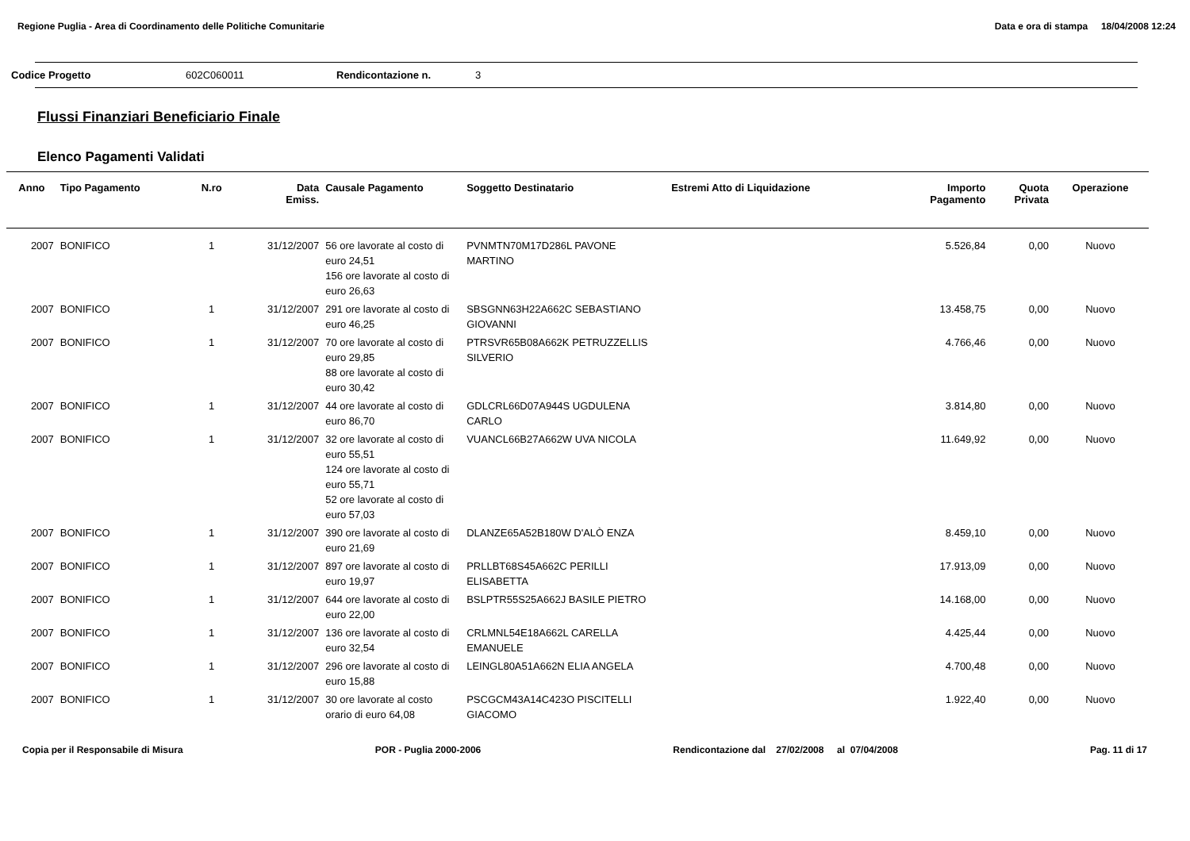Regione Puglia - Area di Coordinamento delle Politiche Comunitarie Data e ora di stampa 18/04/2008 12:24
Codice Progetto 602C060011 Rendicontazione n. 3
Flussi Finanziari Beneficiario Finale
Elenco Pagamenti Validati
| Anno | Tipo Pagamento | N.ro | Data Emiss. | Causale Pagamento | Soggetto Destinatario | Estremi Atto di Liquidazione | Importo Pagamento | Quota Privata | Operazione |
| --- | --- | --- | --- | --- | --- | --- | --- | --- | --- |
| 2007 | BONIFICO | 1 | 31/12/2007 | 56 ore lavorate al costo di euro 24,51 156 ore lavorate al costo di euro 26,63 | PVNMTN70M17D286L PAVONE MARTINO | | 5.526,84 | 0,00 | Nuovo |
| 2007 | BONIFICO | 1 | 31/12/2007 | 291 ore lavorate al costo di euro 46,25 | SBSGNN63H22A662C SEBASTIANO GIOVANNI | | 13.458,75 | 0,00 | Nuovo |
| 2007 | BONIFICO | 1 | 31/12/2007 | 70 ore lavorate al costo di euro 29,85 88 ore lavorate al costo di euro 30,42 | PTRSVR65B08A662K PETRUZZELLIS SILVERIO | | 4.766,46 | 0,00 | Nuovo |
| 2007 | BONIFICO | 1 | 31/12/2007 | 44 ore lavorate al costo di euro 86,70 | GDLCRL66D07A944S UGDULENA CARLO | | 3.814,80 | 0,00 | Nuovo |
| 2007 | BONIFICO | 1 | 31/12/2007 | 32 ore lavorate al costo di euro 55,51 124 ore lavorate al costo di euro 55,71 52 ore lavorate al costo di euro 57,03 | VUANCL66B27A662W UVA NICOLA | | 11.649,92 | 0,00 | Nuovo |
| 2007 | BONIFICO | 1 | 31/12/2007 | 390 ore lavorate al costo di euro 21,69 | DLANZE65A52B180W D'ALÒ ENZA | | 8.459,10 | 0,00 | Nuovo |
| 2007 | BONIFICO | 1 | 31/12/2007 | 897 ore lavorate al costo di euro 19,97 | PRLLBT68S45A662C PERILLI ELISABETTA | | 17.913,09 | 0,00 | Nuovo |
| 2007 | BONIFICO | 1 | 31/12/2007 | 644 ore lavorate al costo di euro 22,00 | BSLPTR55S25A662J BASILE PIETRO | | 14.168,00 | 0,00 | Nuovo |
| 2007 | BONIFICO | 1 | 31/12/2007 | 136 ore lavorate al costo di euro 32,54 | CRLMNL54E18A662L CARELLA EMANUELE | | 4.425,44 | 0,00 | Nuovo |
| 2007 | BONIFICO | 1 | 31/12/2007 | 296 ore lavorate al costo di euro 15,88 | LEINGL80A51A662N ELIA ANGELA | | 4.700,48 | 0,00 | Nuovo |
| 2007 | BONIFICO | 1 | 31/12/2007 | 30 ore lavorate al costo orario di euro 64,08 | PSCGCM43A14C423O PISCITELLI GIACOMO | | 1.922,40 | 0,00 | Nuovo |
Copia per il Responsabile di Misura POR - Puglia 2000-2006 Rendicontazione dal 27/02/2008 al 07/04/2008 Pag. 11 di 17